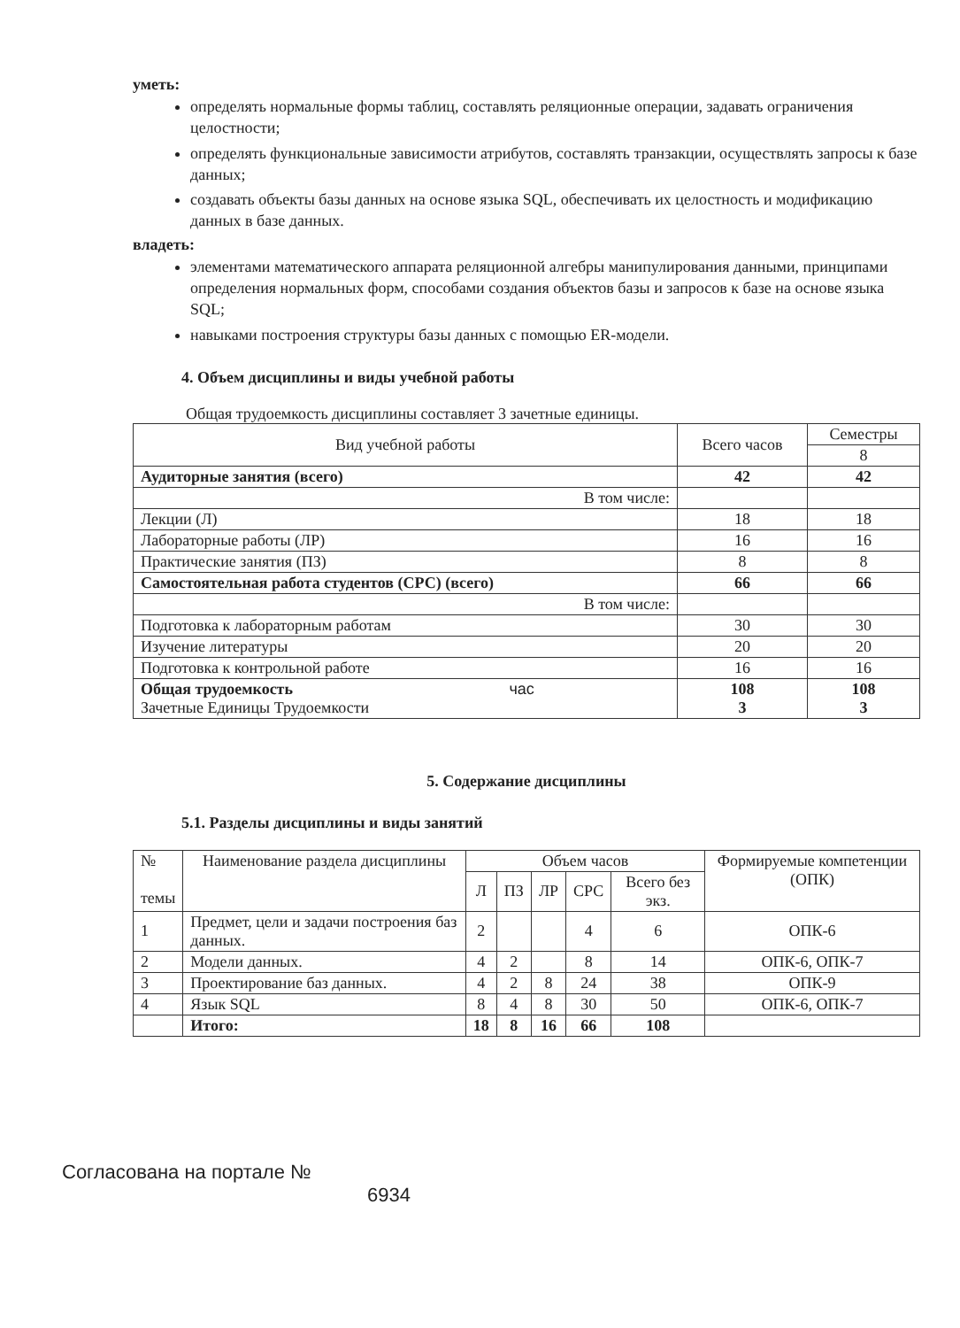уметь:
определять нормальные формы таблиц, составлять реляционные операции, задавать ограничения целостности;
определять функциональные зависимости атрибутов, составлять транзакции, осуществлять запросы к базе данных;
создавать объекты базы данных на основе языка SQL, обеспечивать их целостность и модификацию данных в базе данных.
владеть:
элементами математического аппарата реляционной алгебры манипулирования данными, принципами определения нормальных форм, способами создания объектов базы и запросов к базе на основе языка SQL;
навыками построения структуры базы данных с помощью ER-модели.
4. Объем дисциплины и виды учебной работы
Общая трудоемкость дисциплины составляет 3 зачетные единицы.
| Вид учебной работы | Всего часов | Семестры |
| --- | --- | --- |
| | | 8 |
| Аудиторные занятия (всего) | 42 | 42 |
| В том числе: | | |
| Лекции (Л) | 18 | 18 |
| Лабораторные работы (ЛР) | 16 | 16 |
| Практические занятия (ПЗ) | 8 | 8 |
| Самостоятельная работа студентов (СРС) (всего) | 66 | 66 |
| В том числе: | | |
| Подготовка к лабораторным работам | 30 | 30 |
| Изучение литературы | 20 | 20 |
| Подготовка к контрольной работе | 16 | 16 |
| Общая трудоемкость час Зачетные Единицы Трудоемкости | 108 3 | 108 3 |
5. Содержание дисциплины
5.1. Разделы дисциплины и виды занятий
| № темы | Наименование раздела дисциплины | Объем часов | | | | | Формируемые компетенции (ОПК) |
| | | Л | ПЗ | ЛР | СРС | Всего без экз. | |
| 1 | Предмет, цели и задачи построения баз данных. | 2 | | | 4 | 6 | ОПК-6 |
| 2 | Модели данных. | 4 | 2 | | 8 | 14 | ОПК-6, ОПК-7 |
| 3 | Проектирование баз данных. | 4 | 2 | 8 | 24 | 38 | ОПК-9 |
| 4 | Язык SQL | 8 | 4 | 8 | 30 | 50 | ОПК-6, ОПК-7 |
| | Итого: | 18 | 8 | 16 | 66 | 108 | |
Согласована на портале №
6934